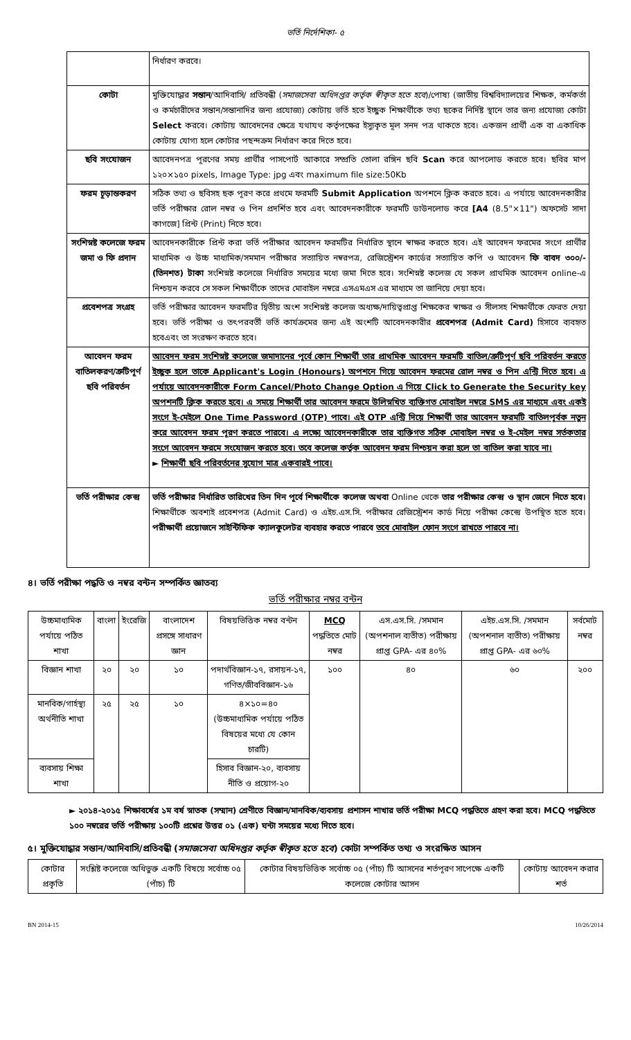ভর্তি নির্দেশিকা- ৫
| | নির্ধারণ করবে। |
| কোটা | মুক্তিযোদ্ধার সন্তান /আদিবাসি/ প্রতিবন্ধী ( সমাজসেবা অধিদপ্তর কর্তৃক স্বীকৃত হতে হবে )/পোষ্য (জাতীয় বিশ্ববিদ্যালয়ের শিক্ষক, কর্মকর্তা ও কর্মচারীদের সন্তান/সন্তানাদির জন্য প্রযোজ্য) কোটায় ভর্তি হতে ইচ্ছুক শিক্ষার্থীকে তথ্য ছকের নির্দিষ্ট স্থানে তার জন্য প্রযোজ্য কোটা Select করবে। কোটায় আবেদনের ক্ষেত্রে যথাযথ কর্তৃপক্ষের ইস্যুকৃত মূল সনদ পত্র থাকতে হবে। একজন প্রার্থী এক বা একাধিক কোটায় যোগ্য হলে কোটার পছন্দক্রম নির্ধারণ করে দিতে হবে। |
| ছবি সংযোজন | আবেদনপত্র পূরণের সময় প্রার্থীর পাসপোর্ট আকারে সম্প্রতি তোলা রঙ্গিন ছবি Scan করে আপলোড করতে হবে। ছবির মাপ ১২০×১৫০ pixels, Image Type: jpg এবং maximum file size:50Kb |
| ফরম চূড়ান্তকরণ | সঠিক তথ্য ও ছবিসহ ছক পূরণ করে প্রথমে ফরমটি Submit Application অপশনে ক্লিক করতে হবে। এ পর্যায়ে আবেদনকারীর ভর্তি পরীক্ষার রোল নম্বর ও পিন প্রদর্শিত হবে এবং আবেদনকারীকে ফরমটি ডাউনলোড করে [A4 (8.5"×11") অফসেট সাদা কাগজে] প্রিন্ট (Print) নিতে হবে। |
| সংশিস্নষ্ট কলেজে ফরম জমা ও ফি প্রদান | আবেদনকারীকে প্রিন্ট করা ভর্তি পরীক্ষার আবেদন ফরমটির নির্ধারিত স্থানে স্বাক্ষর করতে হবে। এই আবেদন ফরমের সংগে প্রার্থীর মাধ্যমিক ও উচ্চ মাধ্যমিক/সমমান পরীক্ষার সত্যায়িত নম্বরপত্র, রেজিস্ট্রেশন কার্ডের সত্যায়িত কপি ও আবেদন ফি বাবদ ৩০০/- (তিনশত) টাকা সংশিস্নষ্ট কলেজে নির্ধারিত সময়ের মধ্যে জমা দিতে হবে। সংশিস্নষ্ট কলেজ যে সকল প্রাথমিক আবেদন online-এ নিশ্চয়ন করবে সে সকল শিক্ষার্থীকে তাদের মোবাইল নম্বরে এসএমএস এর মাধ্যমে তা জানিয়ে দেয়া হবে। |
| প্রবেশপত্র সংগ্রহ | ভর্তি পরীক্ষার আবেদন ফরমটির দ্বিতীয় অংশ সংশিস্নষ্ট কলেজ অধ্যক্ষ/দায়িত্বপ্রাপ্ত শিক্ষকের স্বাক্ষর ও সীলসহ শিক্ষার্থীকে ফেরত দেয়া হবে। ভর্তি পরীক্ষা ও তৎপরবর্তী ভর্তি কার্যক্রমের জন্য এই অংশটি আবেদনকারীর প্রবেশপত্র (Admit Card) হিসাবে ব্যবহৃত হবেএবং তা সংরক্ষণ করতে হবে। |
| আবেদন ফরম বাতিলকরণ/ত্রুটিপূর্ণ ছবি পরিবর্তন | আবেদন ফরম সংশিস্নষ্ট কলেজে জমাদানের পূর্বে কোন শিক্ষার্থী তার প্রাথমিক আবেদন ফরমটি বাতিল/ত্রুটিপূর্ণ ছবি পরিবর্তন করতে ইচ্ছুক হলে তাকে Applicant's Login (Honours) অপশনে গিয়ে আবেদন ফরমের রোল নম্বর ও পিন এন্ট্রি দিতে হবে। এ পর্যায়ে আবেদনকারীকে Form Cancel/Photo Change Option এ গিয়ে Click to Generate the Security key অপশনটি ক্লিক করতে হবে। এ সময়ে শিক্ষার্থী তার আবেদন ফরমে উলিস্নখিত ব্যক্তিগত মোবাইল নম্বরে SMS এর মাধ্যমে এবং একই সংগে ই-মেইলে One Time Password (OTP) পাবে। এই OTP এন্ট্রি দিয়ে শিক্ষার্থী তার আবেদন ফরমটি বাতিলপূর্বক নতুন করে আবেদন ফরম পূরণ করতে পারবে। এ লক্ষ্যে আবেদনকারীকে তার ব্যক্তিগত সঠিক মোবাইল নম্বর ও ই-মেইল নম্বর সর্তকতার সংগে আবেদন ফরমে সংযোজন করতে হবে। তবে কলেজ কর্তৃক আবেদন ফরম নিশ্চয়ন করা হলে তা বাতিল করা যাবে না। ► শিক্ষার্থী ছবি পরিবর্তনের সুযোগ মাত্র একবারই পাবে। |
| ভর্তি পরীক্ষার কেন্দ্র | ভর্তি পরীক্ষার নির্ধারিত তারিখের তিন দিন পূর্বে শিক্ষার্থীকে কলেজ অথবা Online থেকে তার পরীক্ষার কেন্দ্র ও স্থান জেনে নিতে হবে। শিক্ষার্থীকে অবশ্যই প্রবেশপত্র (Admit Card) ও এইচ.এস.সি. পরীক্ষার রেজিস্ট্রেশন কার্ড নিয়ে পরীক্ষা কেন্দ্রে উপস্থিত হতে হবে। পরীক্ষার্থী প্রয়োজনে সাইন্টিফিক ক্যালকুলেটর ব্যবহার করতে পারবে তবে মোবাইল ফোন সংগে রাখতে পারবে না। |
৪। ভর্তি পরীক্ষা পদ্ধতি ও নম্বর বন্টন সম্পর্কিত জ্ঞাতব্য
ভর্তি পরীক্ষার নম্বর বন্টন
| উচ্চমাধ্যমিক পর্যায়ে পঠিত শাখা | বাংলা | ইংরেজি | বাংলাদেশ প্রসঙ্গে সাধারণ জ্ঞান | বিষয়ভিত্তিক নম্বর বন্টন | MCQ পদ্ধতিতে মোট নম্বর | এস.এস.সি. /সমমান (অপশনাল ব্যতীত) পরীক্ষায় প্রাপ্ত GPA- এর ৪০% | এইচ.এস.সি. /সমমান (অপশনাল ব্যতীত) পরীক্ষায় প্রাপ্ত GPA- এর ৬০% | সর্বমোট নম্বর |
| --- | --- | --- | --- | --- | --- | --- | --- | --- |
| বিজ্ঞান শাখা | ২০ | ২০ | ১০ | পদার্থবিজ্ঞান-১৭, রসায়ন-১৭, গণিত/জীববিজ্ঞান-১৬ | ১০০ | ৪০ | ৬০ | ২০০ |
| মানবিক/গার্হস্থ্য অর্থনীতি শাখা | ২৫ | ২৫ | ১০ | ৪×১০=৪০ (উচ্চমাধ্যমিক পর্যায়ে পঠিত বিষয়ের মধ্যে যে কোন চারটি) | | | | |
| ব্যবসায় শিক্ষা শাখা | | | | হিসাব বিজ্ঞান-২০, ব্যবসায় নীতি ও প্রয়োগ-২০ | | | | |
► ২০১৪-২০১৫ শিক্ষাবর্ষের ১ম বর্ষ স্নাতক (সম্মান) শ্রেণীতে বিজ্ঞান/মানবিক/ব্যবসায় প্রশাসন শাখার ভর্তি পরীক্ষা MCQ পদ্ধতিতে গ্রহণ করা হবে। MCQ পদ্ধতিতে ১০০ নম্বরের ভর্তি পরীক্ষায় ১০০টি প্রশ্নের উত্তর ০১ (এক) ঘন্টা সময়ের মধ্যে দিতে হবে।
৫। মুক্তিযোদ্ধার সন্তান/আদিবাসি/প্রতিবন্ধী (সমাজসেবা অধিদপ্তর কর্তৃক স্বীকৃত হতে হবে) কোটা সম্পর্কিত তথ্য ও সংরক্ষিত আসন
| কোটার প্রকৃতি | সংশ্লিষ্ট কলেজে অধিভুক্ত একটি বিষয়ে সর্বোচ্চ ০৫ (পাঁচ) টি | কোটার বিষয়ভিত্তিক সর্বোচ্চ ০৫ (পাঁচ) টি আসনের শর্তপূরণ সাপেক্ষে একটি কলেজে কোটার আসন | কোটায় আবেদন করার শর্ত |
| --- | --- | --- | --- |
BN 2014-15 10/26/2014